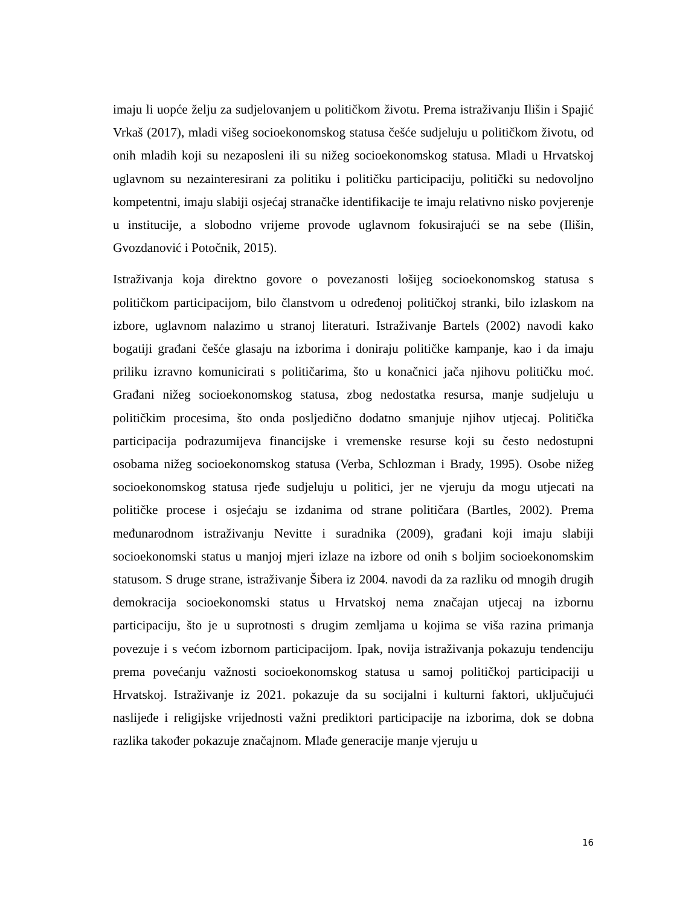imaju li uopće želju za sudjelovanjem u političkom životu. Prema istraživanju Ilišin i Spajić Vrkaš (2017), mladi višeg socioekonomskog statusa češće sudjeluju u političkom životu, od onih mladih koji su nezaposleni ili su nižeg socioekonomskog statusa. Mladi u Hrvatskoj uglavnom su nezainteresirani za politiku i političku participaciju, politički su nedovoljno kompetentni, imaju slabiji osjećaj stranačke identifikacije te imaju relativno nisko povjerenje u institucije, a slobodno vrijeme provode uglavnom fokusirajući se na sebe (Ilišin, Gvozdanović i Potočnik, 2015).
Istraživanja koja direktno govore o povezanosti lošijeg socioekonomskog statusa s političkom participacijom, bilo članstvom u određenoj političkoj stranki, bilo izlaskom na izbore, uglavnom nalazimo u stranoj literaturi. Istraživanje Bartels (2002) navodi kako bogatiji građani češće glasaju na izborima i doniraju političke kampanje, kao i da imaju priliku izravno komunicirati s političarima, što u konačnici jača njihovu političku moć. Građani nižeg socioekonomskog statusa, zbog nedostatka resursa, manje sudjeluju u političkim procesima, što onda posljedično dodatno smanjuje njihov utjecaj. Politička participacija podrazumijeva financijske i vremenske resurse koji su često nedostupni osobama nižeg socioekonomskog statusa (Verba, Schlozman i Brady, 1995). Osobe nižeg socioekonomskog statusa rjeđe sudjeluju u politici, jer ne vjeruju da mogu utjecati na političke procese i osjećaju se izdanima od strane političara (Bartles, 2002). Prema međunarodnom istraživanju Nevitte i suradnika (2009), građani koji imaju slabiji socioekonomski status u manjoj mjeri izlaze na izbore od onih s boljim socioekonomskim statusom. S druge strane, istraživanje Šibera iz 2004. navodi da za razliku od mnogih drugih demokracija socioekonomski status u Hrvatskoj nema značajan utjecaj na izbornu participaciju, što je u suprotnosti s drugim zemljama u kojima se viša razina primanja povezuje i s većom izbornom participacijom. Ipak, novija istraživanja pokazuju tendenciju prema povećanju važnosti socioekonomskog statusa u samoj političkoj participaciji u Hrvatskoj. Istraživanje iz 2021. pokazuje da su socijalni i kulturni faktori, uključujući naslijeđe i religijske vrijednosti važni prediktori participacije na izborima, dok se dobna razlika također pokazuje značajnom. Mlađe generacije manje vjeruju u
16